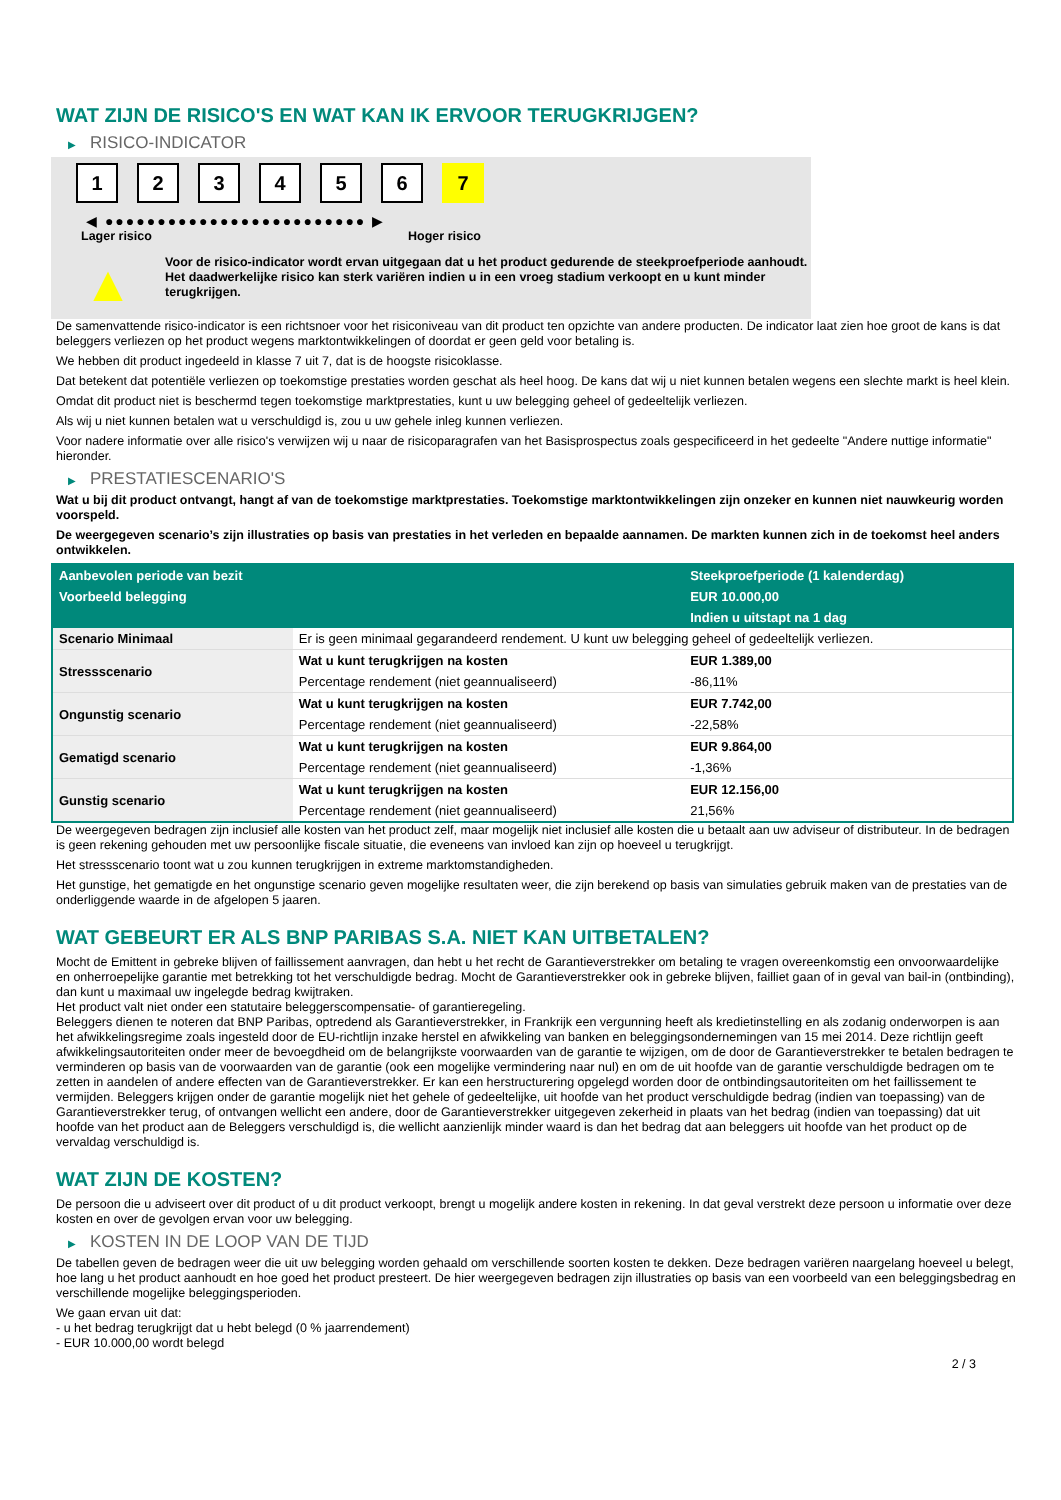WAT ZIJN DE RISICO'S EN WAT KAN IK ERVOOR TERUGKRIJGEN?
▶ RISICO-INDICATOR
1 2 3 4 5 6 7
◀ ●●●●●●●●●●●●●●●●●●●●●●●●● ▶
Lager risico Hoger risico
▲
Voor de risico-indicator wordt ervan uitgegaan dat u het product gedurende de steekproefperiode aanhoudt.
Het daadwerkelijke risico kan sterk variëren indien u in een vroeg stadium verkoopt en u kunt minder terugkrijgen.
De samenvattende risico-indicator is een richtsnoer voor het risiconiveau van dit product ten opzichte van andere producten. De indicator laat zien hoe groot de kans is dat beleggers verliezen op het product wegens marktontwikkelingen of doordat er geen geld voor betaling is.
We hebben dit product ingedeeld in klasse 7 uit 7, dat is de hoogste risicoklasse.
Dat betekent dat potentiële verliezen op toekomstige prestaties worden geschat als heel hoog. De kans dat wij u niet kunnen betalen wegens een slechte markt is heel klein.
Omdat dit product niet is beschermd tegen toekomstige marktprestaties, kunt u uw belegging geheel of gedeeltelijk verliezen.
Als wij u niet kunnen betalen wat u verschuldigd is, zou u uw gehele inleg kunnen verliezen.
Voor nadere informatie over alle risico's verwijzen wij u naar de risicoparagrafen van het Basisprospectus zoals gespecificeerd in het gedeelte "Andere nuttige informatie" hieronder.
▶ PRESTATIESCENARIO'S
Wat u bij dit product ontvangt, hangt af van de toekomstige marktprestaties. Toekomstige marktontwikkelingen zijn onzeker en kunnen niet nauwkeurig worden voorspeld.
De weergegeven scenario’s zijn illustraties op basis van prestaties in het verleden en bepaalde aannamen. De markten kunnen zich in de toekomst heel anders ontwikkelen.
| Aanbevolen periode van bezit | | Steekproefperiode (1 kalenderdag) |
| --- | --- | --- |
| Voorbeeld belegging | | EUR 10.000,00 |
| | | Indien u uitstapt na 1 dag |
| Scenario Minimaal | Er is geen minimaal gegarandeerd rendement. U kunt uw belegging geheel of gedeeltelijk verliezen. | |
| Stressscenario | Wat u kunt terugkrijgen na kosten | EUR 1.389,00 |
| | Percentage rendement (niet geannualiseerd) | -86,11% |
| Ongunstig scenario | Wat u kunt terugkrijgen na kosten | EUR 7.742,00 |
| | Percentage rendement (niet geannualiseerd) | -22,58% |
| Gematigd scenario | Wat u kunt terugkrijgen na kosten | EUR 9.864,00 |
| | Percentage rendement (niet geannualiseerd) | -1,36% |
| Gunstig scenario | Wat u kunt terugkrijgen na kosten | EUR 12.156,00 |
| | Percentage rendement (niet geannualiseerd) | 21,56% |
De weergegeven bedragen zijn inclusief alle kosten van het product zelf, maar mogelijk niet inclusief alle kosten die u betaalt aan uw adviseur of distributeur. In de bedragen is geen rekening gehouden met uw persoonlijke fiscale situatie, die eveneens van invloed kan zijn op hoeveel u terugkrijgt.
Het stressscenario toont wat u zou kunnen terugkrijgen in extreme marktomstandigheden.
Het gunstige, het gematigde en het ongunstige scenario geven mogelijke resultaten weer, die zijn berekend op basis van simulaties gebruik maken van de prestaties van de onderliggende waarde in de afgelopen 5 jaaren.
WAT GEBEURT ER ALS BNP PARIBAS S.A. NIET KAN UITBETALEN?
Mocht de Emittent in gebreke blijven of faillissement aanvragen, dan hebt u het recht de Garantieverstrekker om betaling te vragen overeenkomstig een onvoorwaardelijke en onherroepelijke garantie met betrekking tot het verschuldigde bedrag. Mocht de Garantieverstrekker ook in gebreke blijven, failliet gaan of in geval van bail-in (ontbinding), dan kunt u maximaal uw ingelegde bedrag kwijtraken.
Het product valt niet onder een statutaire beleggerscompensatie- of garantieregeling.
Beleggers dienen te noteren dat BNP Paribas, optredend als Garantieverstrekker, in Frankrijk een vergunning heeft als kredietinstelling en als zodanig onderworpen is aan het afwikkelingsregime zoals ingesteld door de EU-richtlijn inzake herstel en afwikkeling van banken en beleggingsondernemingen van 15 mei 2014. Deze richtlijn geeft afwikkelingsautoriteiten onder meer de bevoegdheid om de belangrijkste voorwaarden van de garantie te wijzigen, om de door de Garantieverstrekker te betalen bedragen te verminderen op basis van de voorwaarden van de garantie (ook een mogelijke vermindering naar nul) en om de uit hoofde van de garantie verschuldigde bedragen om te zetten in aandelen of andere effecten van de Garantieverstrekker. Er kan een herstructurering opgelegd worden door de ontbindingsautoriteiten om het faillissement te vermijden. Beleggers krijgen onder de garantie mogelijk niet het gehele of gedeeltelijke, uit hoofde van het product verschuldigde bedrag (indien van toepassing) van de Garantieverstrekker terug, of ontvangen wellicht een andere, door de Garantieverstrekker uitgegeven zekerheid in plaats van het bedrag (indien van toepassing) dat uit hoofde van het product aan de Beleggers verschuldigd is, die wellicht aanzienlijk minder waard is dan het bedrag dat aan beleggers uit hoofde van het product op de vervaldag verschuldigd is.
WAT ZIJN DE KOSTEN?
De persoon die u adviseert over dit product of u dit product verkoopt, brengt u mogelijk andere kosten in rekening. In dat geval verstrekt deze persoon u informatie over deze kosten en over de gevolgen ervan voor uw belegging.
▶ KOSTEN IN DE LOOP VAN DE TIJD
De tabellen geven de bedragen weer die uit uw belegging worden gehaald om verschillende soorten kosten te dekken. Deze bedragen variëren naargelang hoeveel u belegt, hoe lang u het product aanhoudt en hoe goed het product presteert. De hier weergegeven bedragen zijn illustraties op basis van een voorbeeld van een beleggingsbedrag en verschillende mogelijke beleggingsperioden.
We gaan ervan uit dat:
- u het bedrag terugkrijgt dat u hebt belegd (0 % jaarrendement)
- EUR 10.000,00 wordt belegd
2 / 3